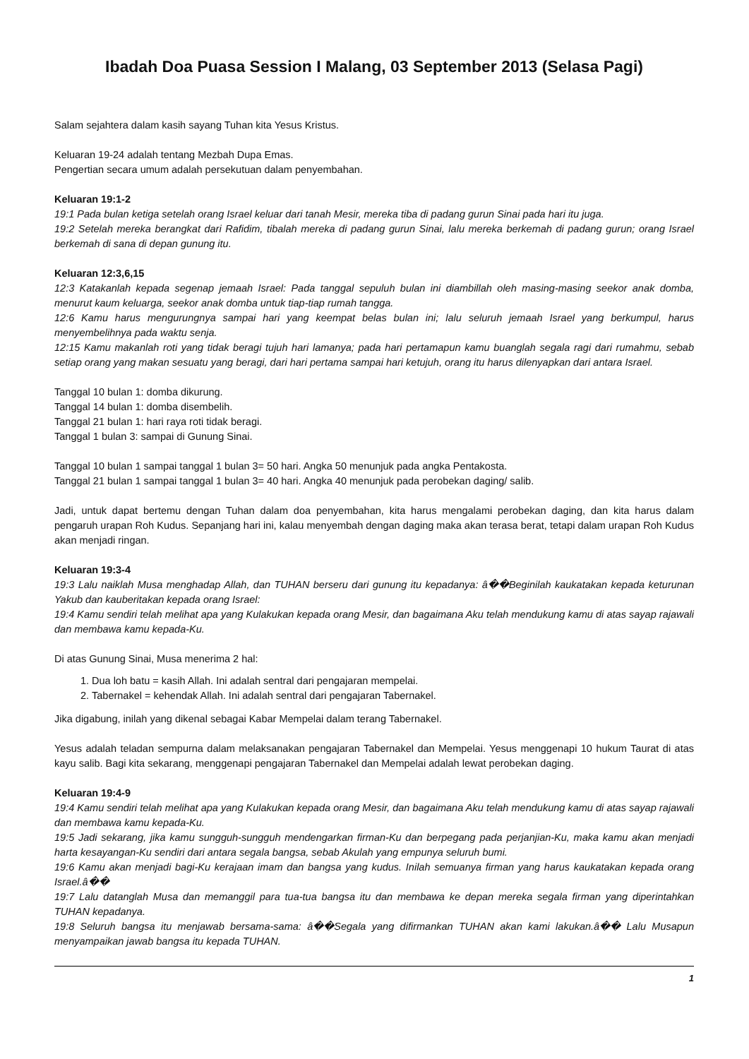Ibadah Doa Puasa Session I Malang, 03 September 2013 (Selasa Pagi)
Salam sejahtera dalam kasih sayang Tuhan kita Yesus Kristus.
Keluaran 19-24 adalah tentang Mezbah Dupa Emas.
Pengertian secara umum adalah persekutuan dalam penyembahan.
Keluaran 19:1-2
19:1 Pada bulan ketiga setelah orang Israel keluar dari tanah Mesir, mereka tiba di padang gurun Sinai pada hari itu juga.
19:2 Setelah mereka berangkat dari Rafidim, tibalah mereka di padang gurun Sinai, lalu mereka berkemah di padang gurun; orang Israel berkemah di sana di depan gunung itu.
Keluaran 12:3,6,15
12:3 Katakanlah kepada segenap jemaah Israel: Pada tanggal sepuluh bulan ini diambillah oleh masing-masing seekor anak domba, menurut kaum keluarga, seekor anak domba untuk tiap-tiap rumah tangga.
12:6 Kamu harus mengurungnya sampai hari yang keempat belas bulan ini; lalu seluruh jemaah Israel yang berkumpul, harus menyembelihnya pada waktu senja.
12:15 Kamu makanlah roti yang tidak beragi tujuh hari lamanya; pada hari pertamapun kamu buanglah segala ragi dari rumahmu, sebab setiap orang yang makan sesuatu yang beragi, dari hari pertama sampai hari ketujuh, orang itu harus dilenyapkan dari antara Israel.
Tanggal 10 bulan 1: domba dikurung.
Tanggal 14 bulan 1: domba disembelih.
Tanggal 21 bulan 1: hari raya roti tidak beragi.
Tanggal 1 bulan 3: sampai di Gunung Sinai.
Tanggal 10 bulan 1 sampai tanggal 1 bulan 3= 50 hari. Angka 50 menunjuk pada angka Pentakosta.
Tanggal 21 bulan 1 sampai tanggal 1 bulan 3= 40 hari. Angka 40 menunjuk pada perobekan daging/ salib.
Jadi, untuk dapat bertemu dengan Tuhan dalam doa penyembahan, kita harus mengalami perobekan daging, dan kita harus dalam pengaruh urapan Roh Kudus. Sepanjang hari ini, kalau menyembah dengan daging maka akan terasa berat, tetapi dalam urapan Roh Kudus akan menjadi ringan.
Keluaran 19:3-4
19:3 Lalu naiklah Musa menghadap Allah, dan TUHAN berseru dari gunung itu kepadanya: â��Beginilah kaukatakan kepada keturunan Yakub dan kauberitakan kepada orang Israel:
19:4 Kamu sendiri telah melihat apa yang Kulakukan kepada orang Mesir, dan bagaimana Aku telah mendukung kamu di atas sayap rajawali dan membawa kamu kepada-Ku.
Di atas Gunung Sinai, Musa menerima 2 hal:
1. Dua loh batu = kasih Allah. Ini adalah sentral dari pengajaran mempelai.
2. Tabernakel = kehendak Allah. Ini adalah sentral dari pengajaran Tabernakel.
Jika digabung, inilah yang dikenal sebagai Kabar Mempelai dalam terang Tabernakel.
Yesus adalah teladan sempurna dalam melaksanakan pengajaran Tabernakel dan Mempelai. Yesus menggenapi 10 hukum Taurat di atas kayu salib. Bagi kita sekarang, menggenapi pengajaran Tabernakel dan Mempelai adalah lewat perobekan daging.
Keluaran 19:4-9
19:4 Kamu sendiri telah melihat apa yang Kulakukan kepada orang Mesir, dan bagaimana Aku telah mendukung kamu di atas sayap rajawali dan membawa kamu kepada-Ku.
19:5 Jadi sekarang, jika kamu sungguh-sungguh mendengarkan firman-Ku dan berpegang pada perjanjian-Ku, maka kamu akan menjadi harta kesayangan-Ku sendiri dari antara segala bangsa, sebab Akulah yang empunya seluruh bumi.
19:6 Kamu akan menjadi bagi-Ku kerajaan imam dan bangsa yang kudus. Inilah semuanya firman yang harus kaukatakan kepada orang Israel.â��
19:7 Lalu datanglah Musa dan memanggil para tua-tua bangsa itu dan membawa ke depan mereka segala firman yang diperintahkan TUHAN kepadanya.
19:8 Seluruh bangsa itu menjawab bersama-sama: â��Segala yang difirmankan TUHAN akan kami lakukan.â�� Lalu Musapun menyampaikan jawab bangsa itu kepada TUHAN.
1